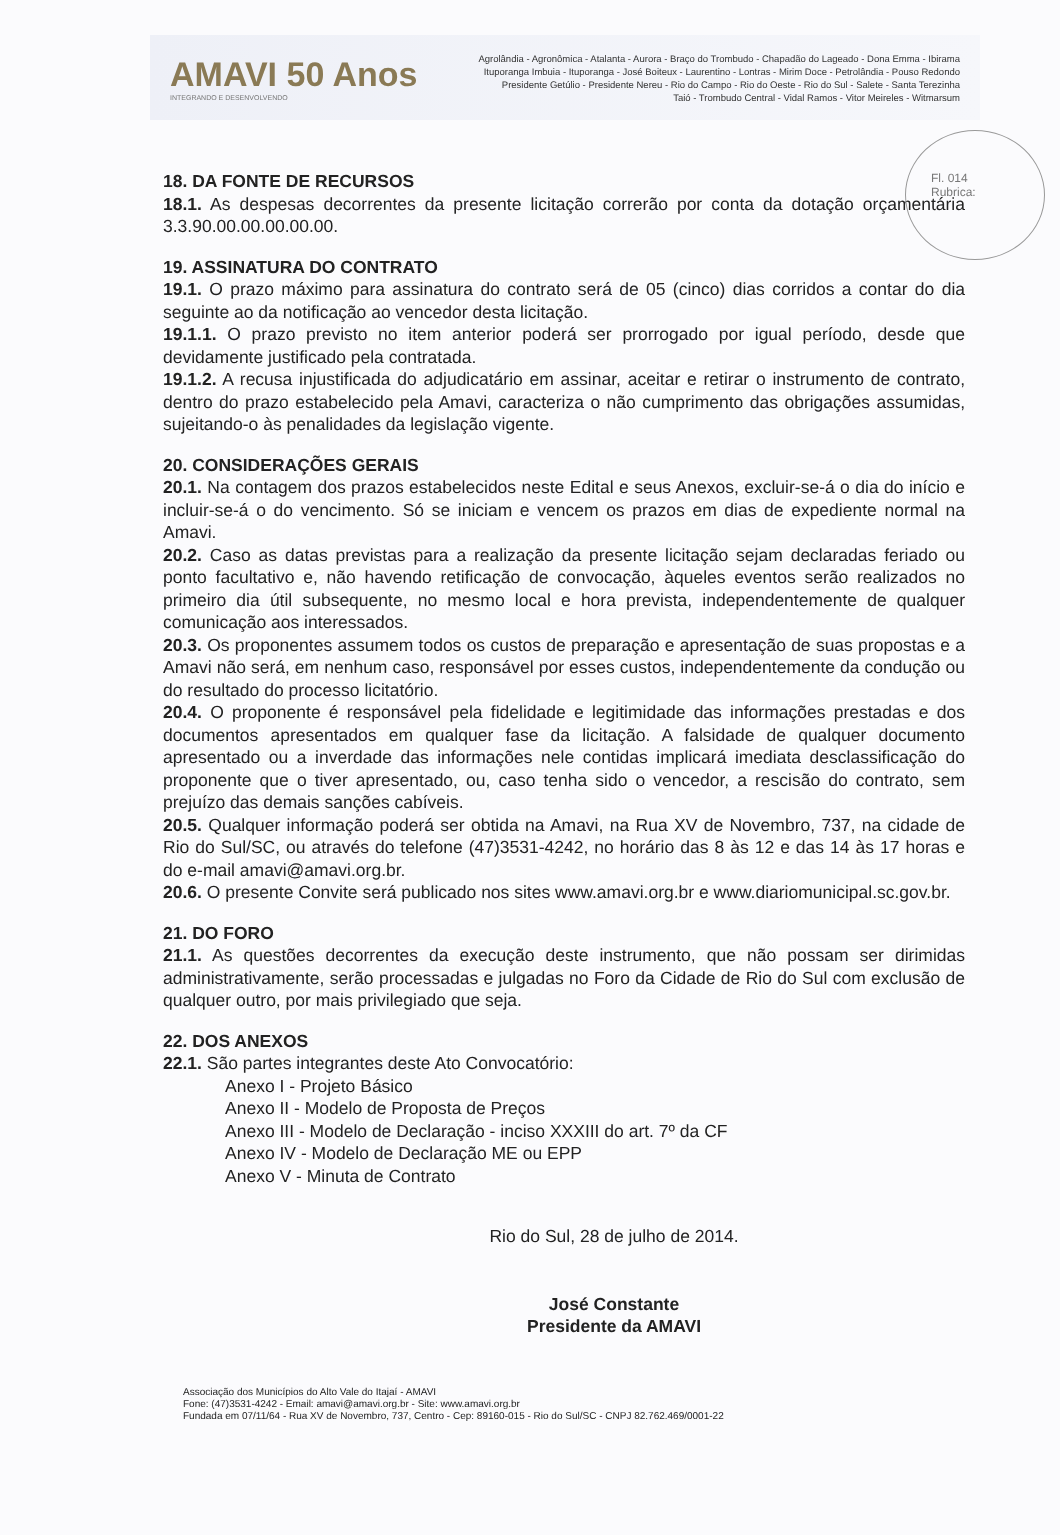AMAVI 50 Anos
INTEGRANDO E DESENVOLVENDO
Agrolândia - Agronômica - Atalanta - Aurora - Braço do Trombudo - Chapadão do Lageado - Dona Emma - Ibirama
Ituporanga Imbuia - Ituporanga - José Boiteux - Laurentino - Lontras - Mirim Doce - Petrolândia - Pouso Redondo
Presidente Getúlio - Presidente Nereu - Rio do Campo - Rio do Oeste - Rio do Sul - Salete - Santa Terezinha
Taió - Trombudo Central - Vidal Ramos - Vitor Meireles - Witmarsum
Fl. 014
Rubrica:
18. DA FONTE DE RECURSOS
18.1. As despesas decorrentes da presente licitação correrão por conta da dotação orçamentária 3.3.90.00.00.00.00.00.
19. ASSINATURA DO CONTRATO
19.1. O prazo máximo para assinatura do contrato será de 05 (cinco) dias corridos a contar do dia seguinte ao da notificação ao vencedor desta licitação.
19.1.1. O prazo previsto no item anterior poderá ser prorrogado por igual período, desde que devidamente justificado pela contratada.
19.1.2. A recusa injustificada do adjudicatário em assinar, aceitar e retirar o instrumento de contrato, dentro do prazo estabelecido pela Amavi, caracteriza o não cumprimento das obrigações assumidas, sujeitando-o às penalidades da legislação vigente.
20. CONSIDERAÇÕES GERAIS
20.1. Na contagem dos prazos estabelecidos neste Edital e seus Anexos, excluir-se-á o dia do início e incluir-se-á o do vencimento. Só se iniciam e vencem os prazos em dias de expediente normal na Amavi.
20.2. Caso as datas previstas para a realização da presente licitação sejam declaradas feriado ou ponto facultativo e, não havendo retificação de convocação, àqueles eventos serão realizados no primeiro dia útil subsequente, no mesmo local e hora prevista, independentemente de qualquer comunicação aos interessados.
20.3. Os proponentes assumem todos os custos de preparação e apresentação de suas propostas e a Amavi não será, em nenhum caso, responsável por esses custos, independentemente da condução ou do resultado do processo licitatório.
20.4. O proponente é responsável pela fidelidade e legitimidade das informações prestadas e dos documentos apresentados em qualquer fase da licitação. A falsidade de qualquer documento apresentado ou a inverdade das informações nele contidas implicará imediata desclassificação do proponente que o tiver apresentado, ou, caso tenha sido o vencedor, a rescisão do contrato, sem prejuízo das demais sanções cabíveis.
20.5. Qualquer informação poderá ser obtida na Amavi, na Rua XV de Novembro, 737, na cidade de Rio do Sul/SC, ou através do telefone (47)3531-4242, no horário das 8 às 12 e das 14 às 17 horas e do e-mail amavi@amavi.org.br.
20.6. O presente Convite será publicado nos sites www.amavi.org.br e www.diariomunicipal.sc.gov.br.
21. DO FORO
21.1. As questões decorrentes da execução deste instrumento, que não possam ser dirimidas administrativamente, serão processadas e julgadas no Foro da Cidade de Rio do Sul com exclusão de qualquer outro, por mais privilegiado que seja.
22. DOS ANEXOS
22.1. São partes integrantes deste Ato Convocatório:
Anexo I - Projeto Básico
Anexo II - Modelo de Proposta de Preços
Anexo III - Modelo de Declaração - inciso XXXIII do art. 7º da CF
Anexo IV - Modelo de Declaração ME ou EPP
Anexo V - Minuta de Contrato
Rio do Sul, 28 de julho de 2014.
José Constante
Presidente da AMAVI
Associação dos Municípios do Alto Vale do Itajaí - AMAVI
Fone: (47)3531-4242 - Email: amavi@amavi.org.br - Site: www.amavi.org.br
Fundada em 07/11/64 - Rua XV de Novembro, 737, Centro - Cep: 89160-015 - Rio do Sul/SC - CNPJ 82.762.469/0001-22